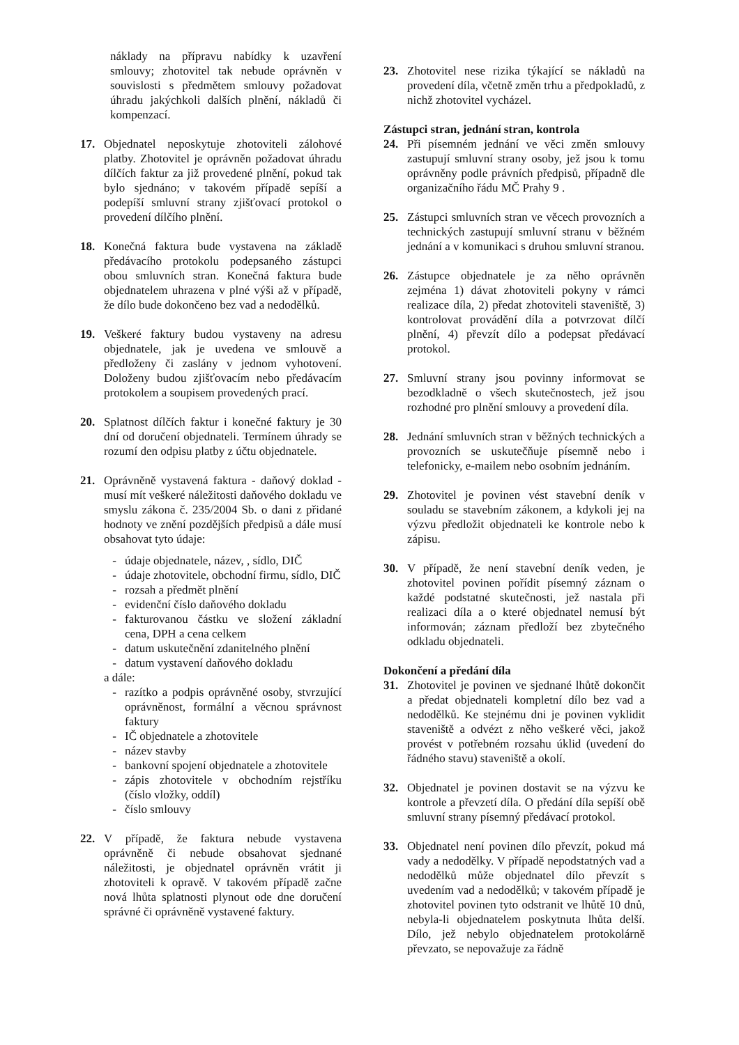náklady na přípravu nabídky k uzavření smlouvy; zhotovitel tak nebude oprávněn v souvislosti s předmětem smlouvy požadovat úhradu jakýchkoli dalších plnění, nákladů či kompenzací.
17. Objednatel neposkytuje zhotoviteli zálohové platby. Zhotovitel je oprávněn požadovat úhradu dílčích faktur za již provedené plnění, pokud tak bylo sjednáno; v takovém případě sepíší a podepíší smluvní strany zjišťovací protokol o provedení dílčího plnění.
18. Konečná faktura bude vystavena na základě předávacího protokolu podepsaného zástupci obou smluvních stran. Konečná faktura bude objednatelem uhrazena v plné výši až v případě, že dílo bude dokončeno bez vad a nedodělků.
19. Veškeré faktury budou vystaveny na adresu objednatele, jak je uvedena ve smlouvě a předloženy či zaslány v jednom vyhotovení. Doloženy budou zjišťovacím nebo předávacím protokolem a soupisem provedených prací.
20. Splatnost dílčích faktur i konečné faktury je 30 dní od doručení objednateli. Termínem úhrady se rozumí den odpisu platby z účtu objednatele.
21. Oprávněně vystavená faktura - daňový doklad - musí mít veškeré náležitosti daňového dokladu ve smyslu zákona č. 235/2004 Sb. o dani z přidané hodnoty ve znění pozdějších předpisů a dále musí obsahovat tyto údaje:
- údaje objednatele, název, , sídlo, DIČ
- údaje zhotovitele, obchodní firmu, sídlo, DIČ
- rozsah a předmět plnění
- evidenční číslo daňového dokladu
- fakturovanou částku ve složení základní cena, DPH a cena celkem
- datum uskutečnění zdanitelného plnění
- datum vystavení daňového dokladu
a dále:
- razítko a podpis oprávněné osoby, stvrzující oprávněnost, formální a věcnou správnost faktury
- IČ objednatele a zhotovitele
- název stavby
- bankovní spojení objednatele a zhotovitele
- zápis zhotovitele v obchodním rejstříku (číslo vložky, oddíl)
- číslo smlouvy
22. V případě, že faktura nebude vystavena oprávněně či nebude obsahovat sjednané náležitosti, je objednatel oprávněn vrátit ji zhotoviteli k opravě. V takovém případě začne nová lhůta splatnosti plynout ode dne doručení správné či oprávněně vystavené faktury.
23. Zhotovitel nese rizika týkající se nákladů na provedení díla, včetně změn trhu a předpokladů, z nichž zhotovitel vycházel.
Zástupci stran, jednání stran, kontrola
24. Při písemném jednání ve věci změn smlouvy zastupují smluvní strany osoby, jež jsou k tomu oprávněny podle právních předpisů, případně dle organizačního řádu MČ Prahy 9 .
25. Zástupci smluvních stran ve věcech provozních a technických zastupují smluvní stranu v běžném jednání a v komunikaci s druhou smluvní stranou.
26. Zástupce objednatele je za něho oprávněn zejména 1) dávat zhotoviteli pokyny v rámci realizace díla, 2) předat zhotoviteli staveniště, 3) kontrolovat provádění díla a potvrzovat dílčí plnění, 4) převzít dílo a podepsat předávací protokol.
27. Smluvní strany jsou povinny informovat se bezodkladně o všech skutečnostech, jež jsou rozhodné pro plnění smlouvy a provedení díla.
28. Jednání smluvních stran v běžných technických a provozních se uskutečňuje písemně nebo i telefonicky, e-mailem nebo osobním jednáním.
29. Zhotovitel je povinen vést stavební deník v souladu se stavebním zákonem, a kdykoli jej na výzvu předložit objednateli ke kontrole nebo k zápisu.
30. V případě, že není stavební deník veden, je zhotovitel povinen pořídit písemný záznam o každé podstatné skutečnosti, jež nastala při realizaci díla a o které objednatel nemusí být informován; záznam předloží bez zbytečného odkladu objednateli.
Dokončení a předání díla
31. Zhotovitel je povinen ve sjednané lhůtě dokončit a předat objednateli kompletní dílo bez vad a nedodělků. Ke stejnému dni je povinen vyklidit staveniště a odvézt z něho veškeré věci, jakož provést v potřebném rozsahu úklid (uvedení do řádného stavu) staveniště a okolí.
32. Objednatel je povinen dostavit se na výzvu ke kontrole a převzetí díla. O předání díla sepíší obě smluvní strany písemný předávací protokol.
33. Objednatel není povinen dílo převzít, pokud má vady a nedodělky. V případě nepodstatných vad a nedodělků může objednatel dílo převzít s uvedením vad a nedodělků; v takovém případě je zhotovitel povinen tyto odstranit ve lhůtě 10 dnů, nebyla-li objednatelem poskytnuta lhůta delší. Dílo, jež nebylo objednatelem protokolárně převzato, se nepovažuje za řádně